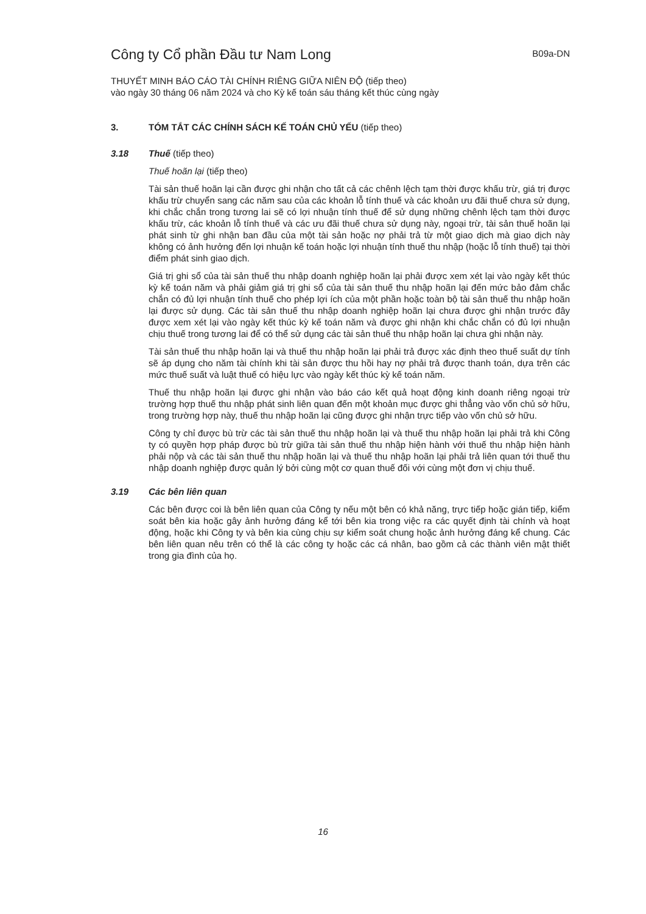Công ty Cổ phần Đầu tư Nam Long
B09a-DN
THUYẾT MINH BÁO CÁO TÀI CHÍNH RIÊNG GIỮA NIÊN ĐỘ (tiếp theo)
vào ngày 30 tháng 06 năm 2024 và cho Kỳ kế toán sáu tháng kết thúc cùng ngày
3. TÓM TẮT CÁC CHÍNH SÁCH KẾ TOÁN CHỦ YẾU (tiếp theo)
3.18 Thuế (tiếp theo)
Thuế hoãn lại (tiếp theo)
Tài sản thuế hoãn lại cần được ghi nhận cho tất cả các chênh lệch tạm thời được khấu trừ, giá trị được khấu trừ chuyển sang các năm sau của các khoản lỗ tính thuế và các khoản ưu đãi thuế chưa sử dụng, khi chắc chắn trong tương lai sẽ có lợi nhuận tính thuế để sử dụng những chênh lệch tạm thời được khấu trừ, các khoản lỗ tính thuế và các ưu đãi thuế chưa sử dụng này, ngoại trừ, tài sản thuế hoãn lại phát sinh từ ghi nhận ban đầu của một tài sản hoặc nợ phải trả từ một giao dịch mà giao dịch này không có ảnh hưởng đến lợi nhuận kế toán hoặc lợi nhuận tính thuế thu nhập (hoặc lỗ tính thuế) tại thời điểm phát sinh giao dịch.
Giá trị ghi sổ của tài sản thuế thu nhập doanh nghiệp hoãn lại phải được xem xét lại vào ngày kết thúc kỳ kế toán năm và phải giảm giá trị ghi sổ của tài sản thuế thu nhập hoãn lại đến mức bảo đảm chắc chắn có đủ lợi nhuận tính thuế cho phép lợi ích của một phần hoặc toàn bộ tài sản thuế thu nhập hoãn lại được sử dụng. Các tài sản thuế thu nhập doanh nghiệp hoãn lại chưa được ghi nhận trước đây được xem xét lại vào ngày kết thúc kỳ kế toán năm và được ghi nhận khi chắc chắn có đủ lợi nhuận chịu thuế trong tương lai để có thể sử dụng các tài sản thuế thu nhập hoãn lại chưa ghi nhận này.
Tài sản thuế thu nhập hoãn lại và thuế thu nhập hoãn lại phải trả được xác định theo thuế suất dự tính sẽ áp dụng cho năm tài chính khi tài sản được thu hồi hay nợ phải trả được thanh toán, dựa trên các mức thuế suất và luật thuế có hiệu lực vào ngày kết thúc kỳ kế toán năm.
Thuế thu nhập hoãn lại được ghi nhận vào báo cáo kết quả hoạt động kinh doanh riêng ngoại trừ trường hợp thuế thu nhập phát sinh liên quan đến một khoản mục được ghi thẳng vào vốn chủ sở hữu, trong trường hợp này, thuế thu nhập hoãn lại cũng được ghi nhận trực tiếp vào vốn chủ sở hữu.
Công ty chỉ được bù trừ các tài sản thuế thu nhập hoãn lại và thuế thu nhập hoãn lại phải trả khi Công ty có quyền hợp pháp được bù trừ giữa tài sản thuế thu nhập hiện hành với thuế thu nhập hiện hành phải nộp và các tài sản thuế thu nhập hoãn lại và thuế thu nhập hoãn lại phải trả liên quan tới thuế thu nhập doanh nghiệp được quản lý bởi cùng một cơ quan thuế đối với cùng một đơn vị chịu thuế.
3.19 Các bên liên quan
Các bên được coi là bên liên quan của Công ty nếu một bên có khả năng, trực tiếp hoặc gián tiếp, kiểm soát bên kia hoặc gây ảnh hưởng đáng kể tới bên kia trong việc ra các quyết định tài chính và hoạt động, hoặc khi Công ty và bên kia cùng chịu sự kiểm soát chung hoặc ảnh hưởng đáng kể chung. Các bên liên quan nêu trên có thể là các công ty hoặc các cá nhân, bao gồm cả các thành viên mật thiết trong gia đình của họ.
16